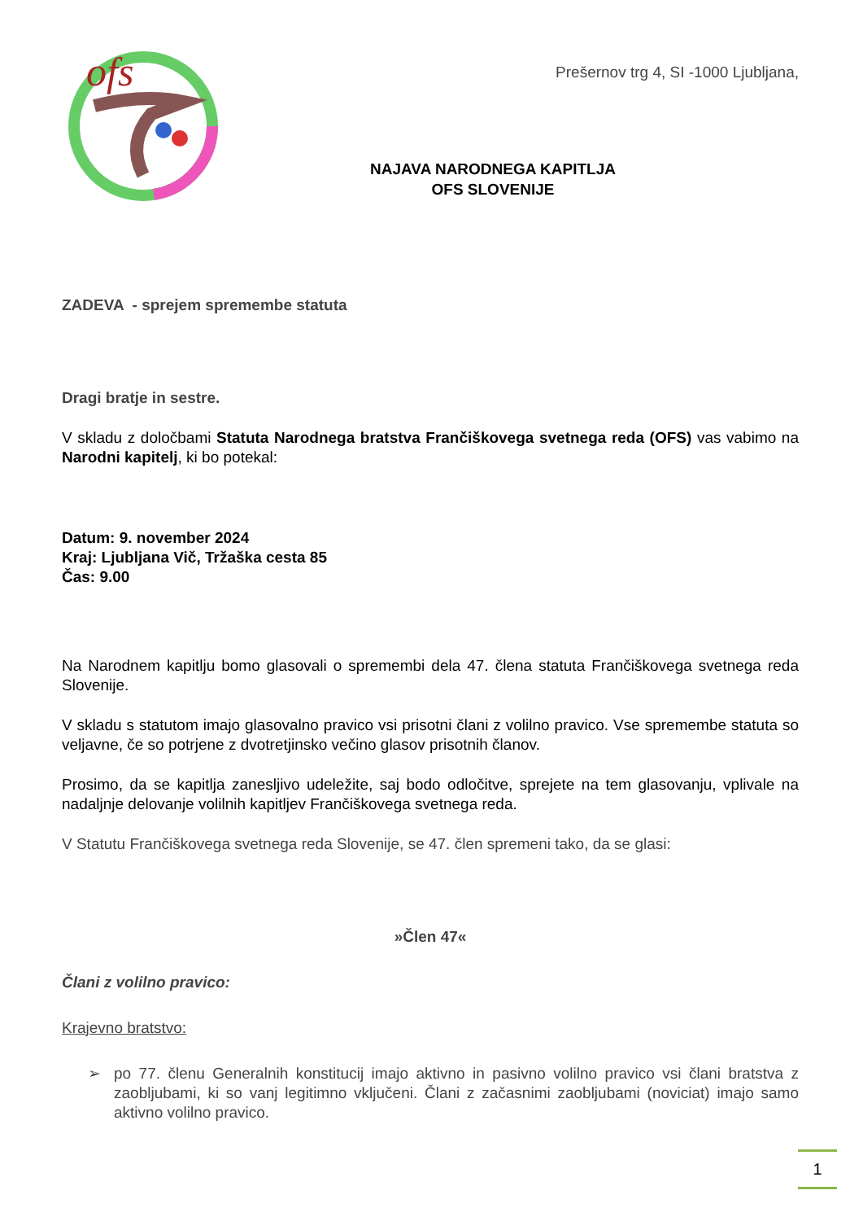ofs
Prešernov trg 4, SI -1000 Ljubljana,
NAJAVA NARODNEGA KAPITLJA
OFS SLOVENIJE
ZADEVA - sprejem spremembe statuta
Dragi bratje in sestre.
V skladu z določbami Statuta Narodnega bratstva Frančiškovega svetnega reda (OFS) vas vabimo na Narodni kapitelj, ki bo potekal:
Datum: 9. november 2024
Kraj: Ljubljana Vič, Tržaška cesta 85
Čas: 9.00
Na Narodnem kapitlju bomo glasovali o spremembi dela 47. člena statuta Frančiškovega svetnega reda Slovenije.
V skladu s statutom imajo glasovalno pravico vsi prisotni člani z volilno pravico. Vse spremembe statuta so veljavne, če so potrjene z dvotretjinsko večino glasov prisotnih članov.
Prosimo, da se kapitlja zanesljivo udeležite, saj bodo odločitve, sprejete na tem glasovanju, vplivale na nadaljnje delovanje volilnih kapitljev Frančiškovega svetnega reda.
V Statutu Frančiškovega svetnega reda Slovenije, se 47. člen spremeni tako, da se glasi:
»Člen 47«
Člani z volilno pravico:
Krajevno bratstvo:
➢
po 77. členu Generalnih konstitucij imajo aktivno in pasivno volilno pravico vsi člani bratstva z zaobljubami, ki so vanj legitimno vključeni. Člani z začasnimi zaobljubami (noviciat) imajo samo aktivno volilno pravico.
1